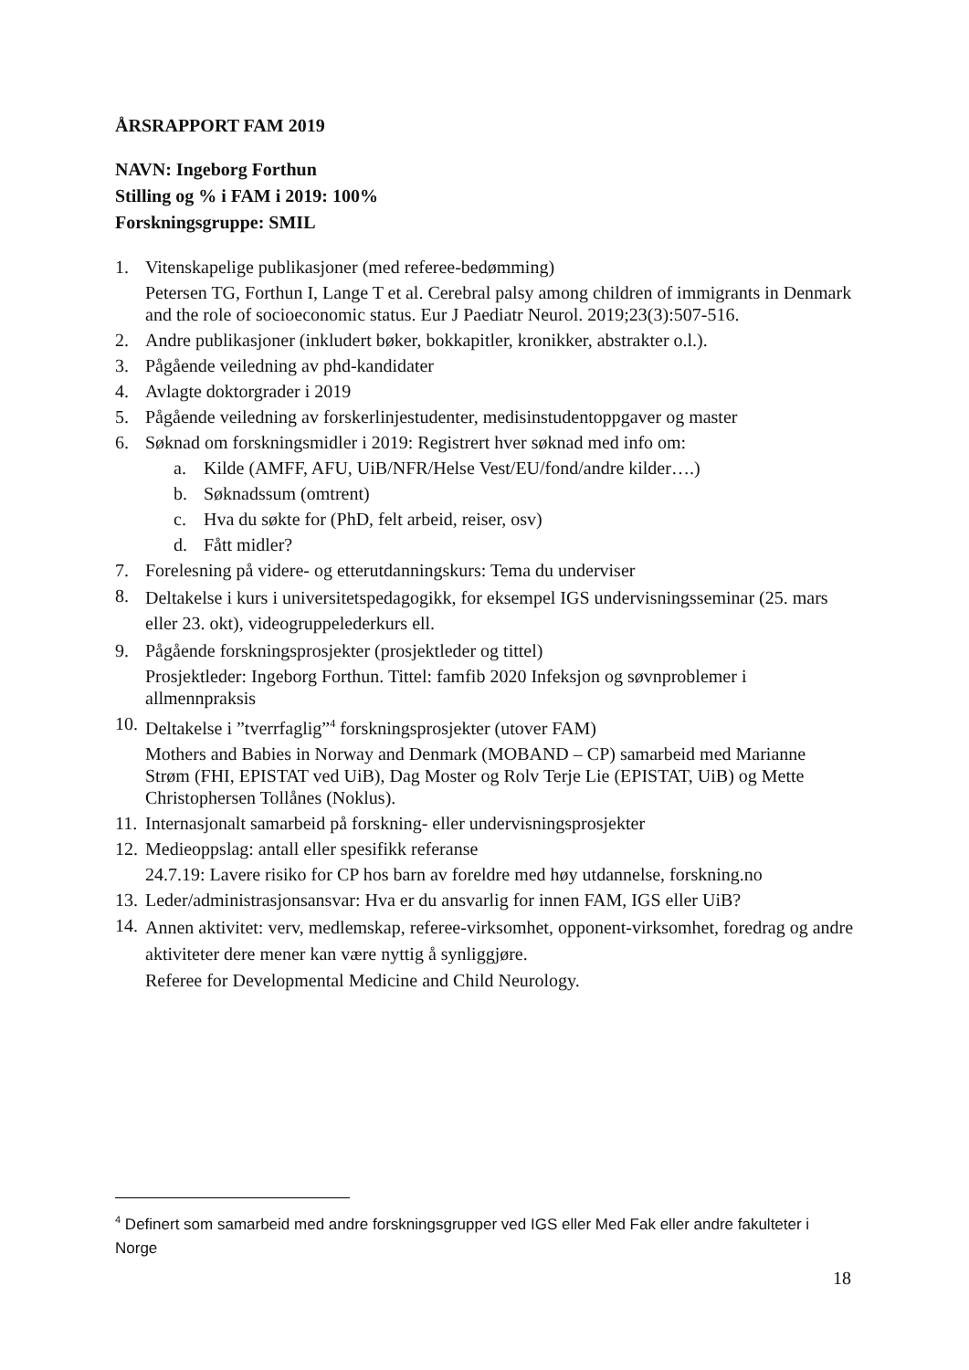ÅRSRAPPORT FAM 2019
NAVN: Ingeborg Forthun
Stilling og % i FAM i 2019: 100%
Forskningsgruppe: SMIL
1. Vitenskapelige publikasjoner (med referee-bedømming)
Petersen TG, Forthun I, Lange T et al. Cerebral palsy among children of immigrants in Denmark and the role of socioeconomic status. Eur J Paediatr Neurol. 2019;23(3):507-516.
2. Andre publikasjoner (inkludert bøker, bokkapitler, kronikker, abstrakter o.l.).
3. Pågående veiledning av phd-kandidater
4. Avlagte doktorgrader i 2019
5. Pågående veiledning av forskerlinjestudenter, medisinstudentoppgaver og master
6. Søknad om forskningsmidler i 2019: Registrert hver søknad med info om:
a. Kilde (AMFF, AFU, UiB/NFR/Helse Vest/EU/fond/andre kilder….)
b. Søknadssum (omtrent)
c. Hva du søkte for (PhD, felt arbeid, reiser, osv)
d. Fått midler?
7. Forelesning på videre- og etterutdanningskurs: Tema du underviser
8.
Deltakelse i kurs i universitetspedagogikk, for eksempel IGS undervisningsseminar (25. mars eller 23. okt), videogruppelederkurs ell.
9. Pågående forskningsprosjekter (prosjektleder og tittel)
Prosjektleder: Ingeborg Forthun. Tittel: famfib 2020 Infeksjon og søvnproblemer i allmennpraksis
10.
Deltakelse i ”tverrfaglig”<sup>4</sup> forskningsprosjekter (utover FAM)
Mothers and Babies in Norway and Denmark (MOBAND – CP) samarbeid med Marianne Strøm (FHI, EPISTAT ved UiB), Dag Moster og Rolv Terje Lie (EPISTAT, UiB) og Mette Christophersen Tollånes (Noklus).
11.
Internasjonalt samarbeid på forskning- eller undervisningsprosjekter
12.
Medieoppslag: antall eller spesifikk referanse
24.7.19: Lavere risiko for CP hos barn av foreldre med høy utdannelse, forskning.no
13.
Leder/administrasjonsansvar: Hva er du ansvarlig for innen FAM, IGS eller UiB?
14.
Annen aktivitet: verv, medlemskap, referee-virksomhet, opponent-virksomhet, foredrag og andre aktiviteter dere mener kan være nyttig å synliggjøre.
Referee for Developmental Medicine and Child Neurology.
<sup>4</sup> Definert som samarbeid med andre forskningsgrupper ved IGS eller Med Fak eller andre fakulteter i Norge
18